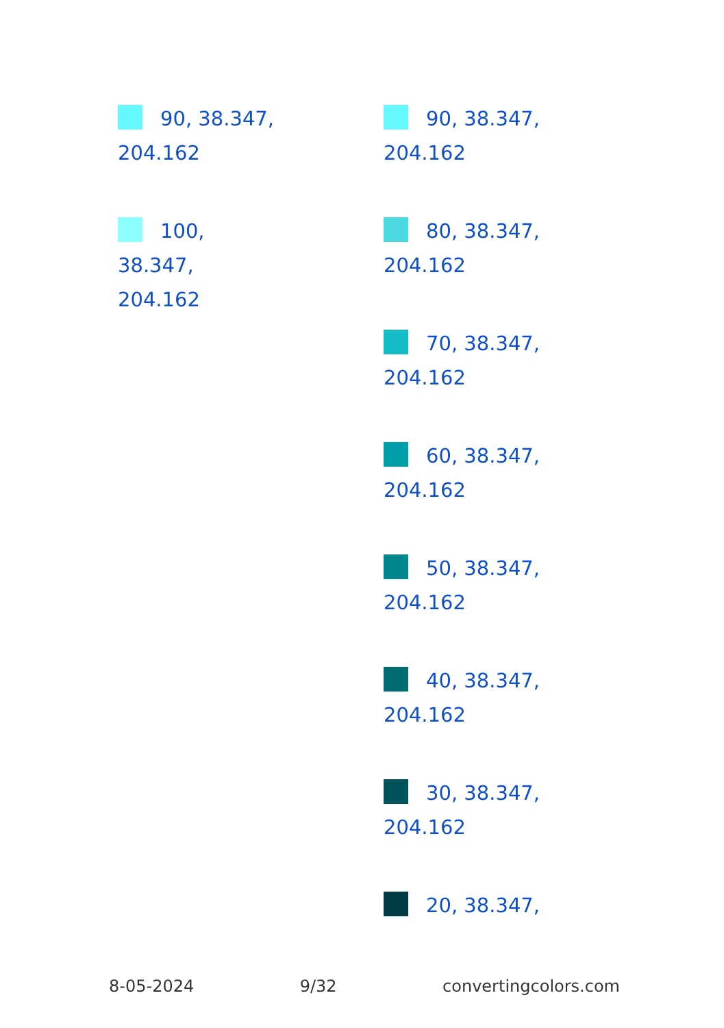90, 38.347, 204.162
100, 38.347, 204.162
90, 38.347, 204.162
80, 38.347, 204.162
70, 38.347, 204.162
60, 38.347, 204.162
50, 38.347, 204.162
40, 38.347, 204.162
30, 38.347, 204.162
20, 38.347,
8-05-2024 9/32 convertingcolors.com